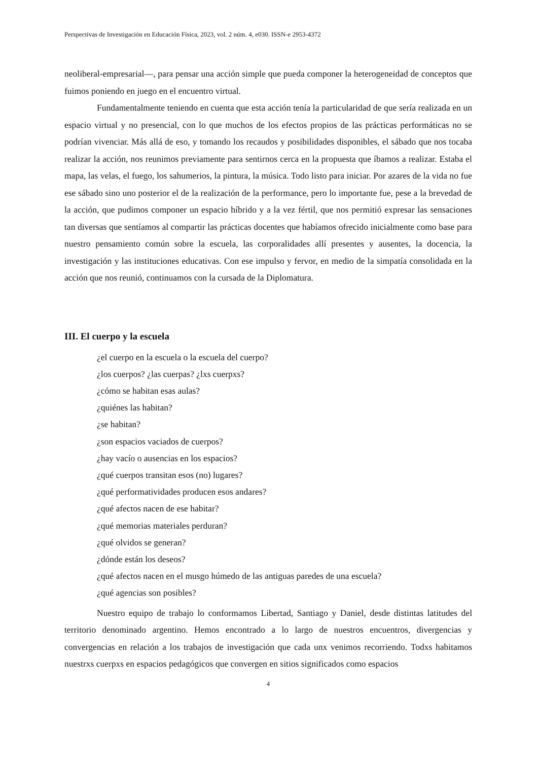Perspectivas de Investigación en Educación Física, 2023, vol. 2 núm. 4, e030. ISSN-e 2953-4372
neoliberal-empresarial—, para pensar una acción simple que pueda componer la heterogeneidad de conceptos que fuimos poniendo en juego en el encuentro virtual.
Fundamentalmente teniendo en cuenta que esta acción tenía la particularidad de que sería realizada en un espacio virtual y no presencial, con lo que muchos de los efectos propios de las prácticas performáticas no se podrían vivenciar. Más allá de eso, y tomando los recaudos y posibilidades disponibles, el sábado que nos tocaba realizar la acción, nos reunimos previamente para sentirnos cerca en la propuesta que íbamos a realizar. Estaba el mapa, las velas, el fuego, los sahumerios, la pintura, la música. Todo listo para iniciar. Por azares de la vida no fue ese sábado sino uno posterior el de la realización de la performance, pero lo importante fue, pese a la brevedad de la acción, que pudimos componer un espacio híbrido y a la vez fértil, que nos permitió expresar las sensaciones tan diversas que sentíamos al compartir las prácticas docentes que habíamos ofrecido inicialmente como base para nuestro pensamiento común sobre la escuela, las corporalidades allí presentes y ausentes, la docencia, la investigación y las instituciones educativas. Con ese impulso y fervor, en medio de la simpatía consolidada en la acción que nos reunió, continuamos con la cursada de la Diplomatura.
III. El cuerpo y la escuela
¿el cuerpo en la escuela o la escuela del cuerpo?
¿los cuerpos? ¿las cuerpas? ¿lxs cuerpxs?
¿cómo se habitan esas aulas?
¿quiénes las habitan?
¿se habitan?
¿son espacios vaciados de cuerpos?
¿hay vacío o ausencias en los espacios?
¿qué cuerpos transitan esos (no) lugares?
¿qué performatividades producen esos andares?
¿qué afectos nacen de ese habitar?
¿qué memorias materiales perduran?
¿qué olvidos se generan?
¿dónde están los deseos?
¿qué afectos nacen en el musgo húmedo de las antiguas paredes de una escuela?
¿qué agencias son posibles?
Nuestro equipo de trabajo lo conformamos Libertad, Santiago y Daniel, desde distintas latitudes del territorio denominado argentino. Hemos encontrado a lo largo de nuestros encuentros, divergencias y convergencias en relación a los trabajos de investigación que cada unx venimos recorriendo. Todxs habitamos nuestrxs cuerpxs en espacios pedagógicos que convergen en sitios significados como espacios
4